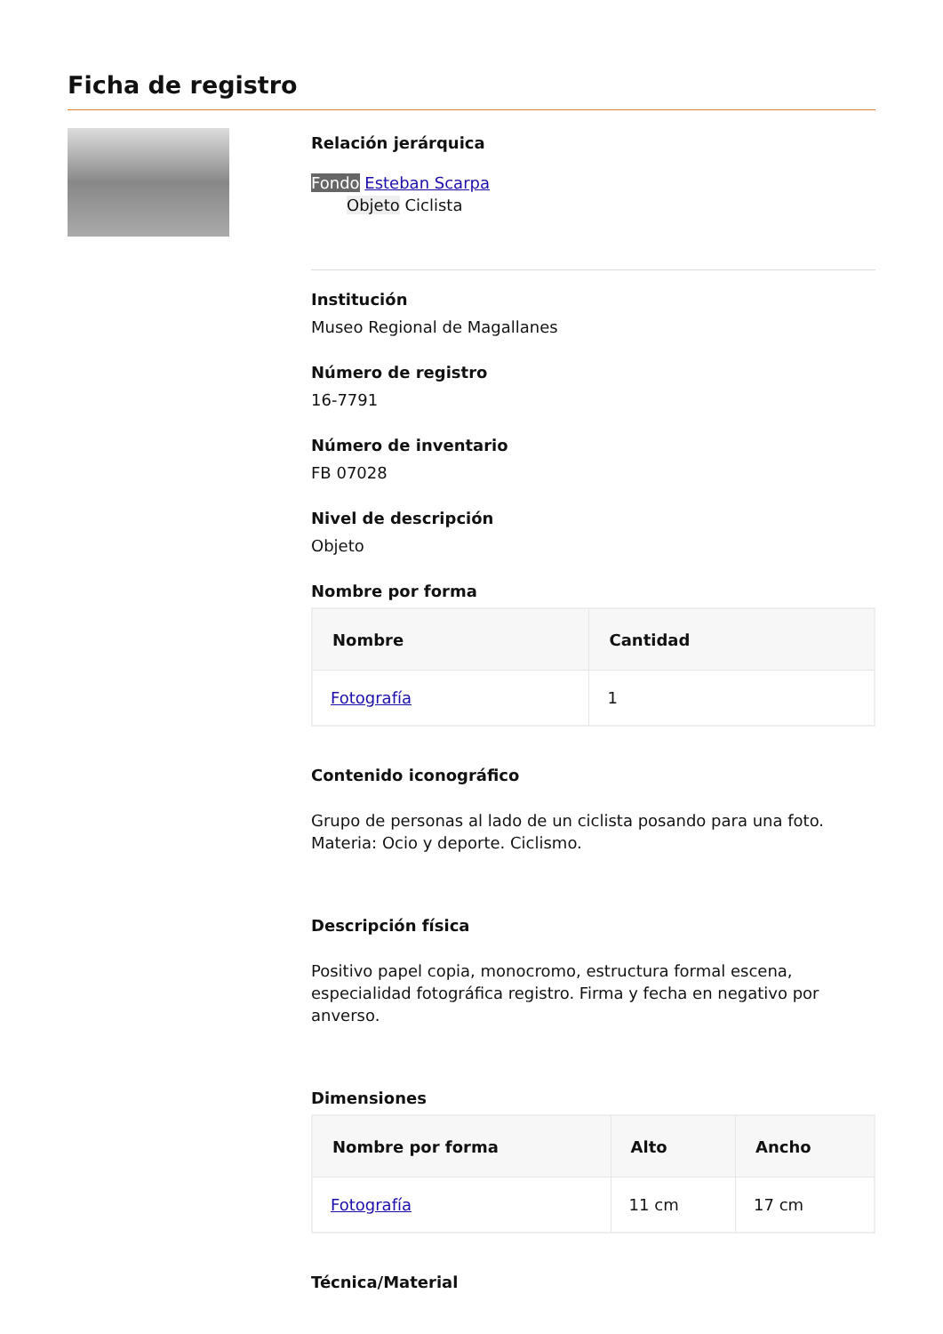Ficha de registro
Relación jerárquica
Fondo Esteban Scarpa
Objeto Ciclista
Institución
Museo Regional de Magallanes
Número de registro
16-7791
Número de inventario
FB 07028
Nivel de descripción
Objeto
Nombre por forma
| Nombre | Cantidad |
| --- | --- |
| Fotografía | 1 |
Contenido iconográfico
Grupo de personas al lado de un ciclista posando para una foto. Materia: Ocio y deporte. Ciclismo.
Descripción física
Positivo papel copia, monocromo, estructura formal escena, especialidad fotográfica registro. Firma y fecha en negativo por anverso.
Dimensiones
| Nombre por forma | Alto | Ancho |
| --- | --- | --- |
| Fotografía | 11 cm | 17 cm |
Técnica/Material